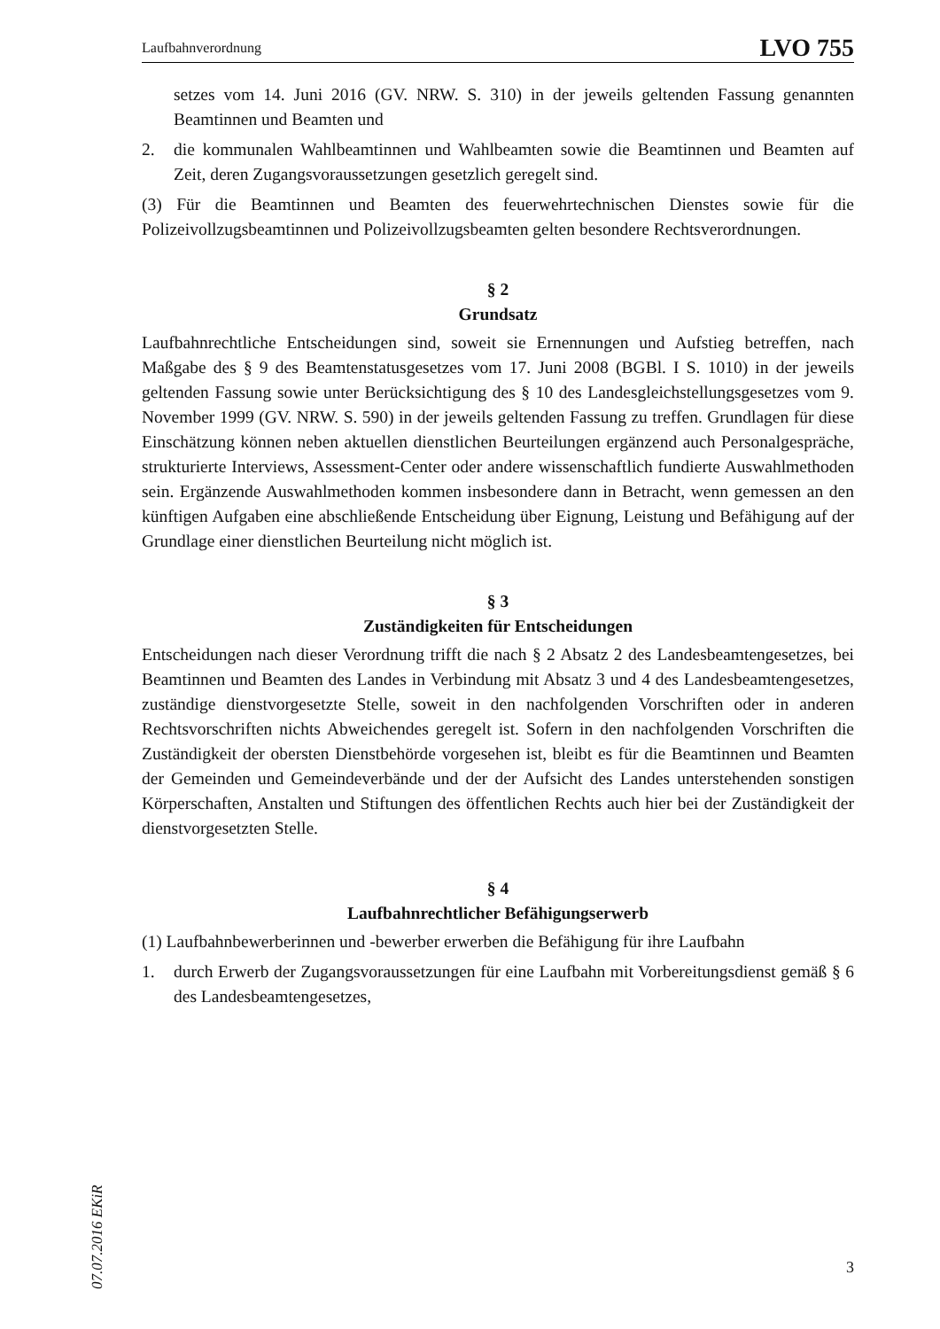Laufbahnverordnung LVO 755
setzes vom 14. Juni 2016 (GV. NRW. S. 310) in der jeweils geltenden Fassung genannten Beamtinnen und Beamten und
2. die kommunalen Wahlbeamtinnen und Wahlbeamten sowie die Beamtinnen und Beamten auf Zeit, deren Zugangsvoraussetzungen gesetzlich geregelt sind.
(3) Für die Beamtinnen und Beamten des feuerwehrtechnischen Dienstes sowie für die Polizeivollzugsbeamtinnen und Polizeivollzugsbeamten gelten besondere Rechtsverordnungen.
§ 2
Grundsatz
Laufbahnrechtliche Entscheidungen sind, soweit sie Ernennungen und Aufstieg betreffen, nach Maßgabe des § 9 des Beamtenstatusgesetzes vom 17. Juni 2008 (BGBl. I S. 1010) in der jeweils geltenden Fassung sowie unter Berücksichtigung des § 10 des Landesgleichstellungsgesetzes vom 9. November 1999 (GV. NRW. S. 590) in der jeweils geltenden Fassung zu treffen. Grundlagen für diese Einschätzung können neben aktuellen dienstlichen Beurteilungen ergänzend auch Personalgespräche, strukturierte Interviews, Assessment-Center oder andere wissenschaftlich fundierte Auswahlmethoden sein. Ergänzende Auswahlmethoden kommen insbesondere dann in Betracht, wenn gemessen an den künftigen Aufgaben eine abschließende Entscheidung über Eignung, Leistung und Befähigung auf der Grundlage einer dienstlichen Beurteilung nicht möglich ist.
§ 3
Zuständigkeiten für Entscheidungen
Entscheidungen nach dieser Verordnung trifft die nach § 2 Absatz 2 des Landesbeamtengesetzes, bei Beamtinnen und Beamten des Landes in Verbindung mit Absatz 3 und 4 des Landesbeamtengesetzes, zuständige dienstvorgesetzte Stelle, soweit in den nachfolgenden Vorschriften oder in anderen Rechtsvorschriften nichts Abweichendes geregelt ist. Sofern in den nachfolgenden Vorschriften die Zuständigkeit der obersten Dienstbehörde vorgesehen ist, bleibt es für die Beamtinnen und Beamten der Gemeinden und Gemeindeverbände und der der Aufsicht des Landes unterstehenden sonstigen Körperschaften, Anstalten und Stiftungen des öffentlichen Rechts auch hier bei der Zuständigkeit der dienstvorgesetzten Stelle.
§ 4
Laufbahnrechtlicher Befähigungserwerb
(1) Laufbahnbewerberinnen und -bewerber erwerben die Befähigung für ihre Laufbahn
1. durch Erwerb der Zugangsvoraussetzungen für eine Laufbahn mit Vorbereitungsdienst gemäß § 6 des Landesbeamtengesetzes,
07.07.2016 EKiR
3